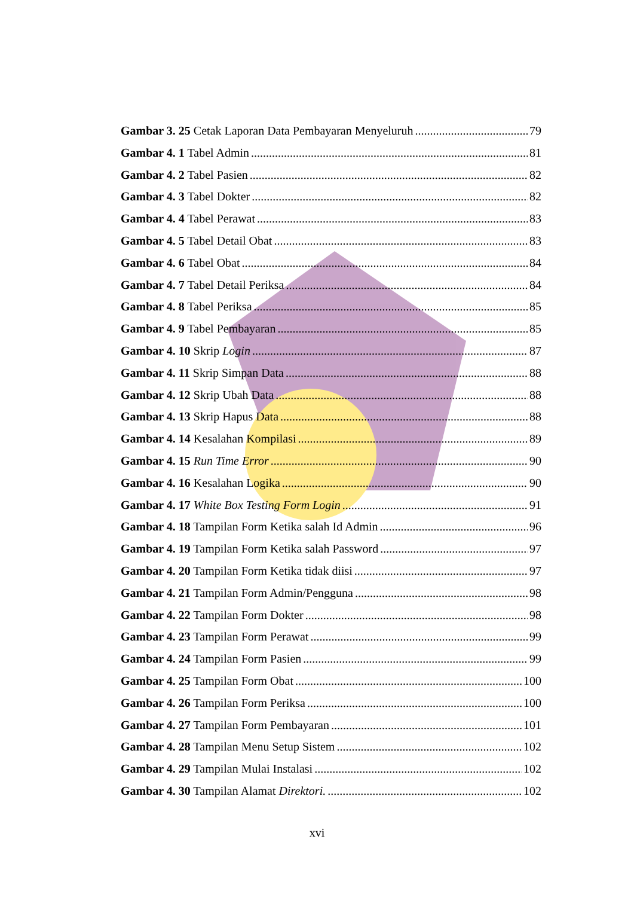Gambar 3. 25 Cetak Laporan Data Pembayaran Menyeluruh 79
Gambar 4. 1 Tabel Admin 81
Gambar 4. 2 Tabel Pasien 82
Gambar 4. 3 Tabel Dokter 82
Gambar 4. 4 Tabel Perawat 83
Gambar 4. 5 Tabel Detail Obat 83
Gambar 4. 6 Tabel Obat 84
Gambar 4. 7 Tabel Detail Periksa 84
Gambar 4. 8 Tabel Periksa 85
Gambar 4. 9 Tabel Pembayaran 85
Gambar 4. 10 Skrip Login 87
Gambar 4. 11 Skrip Simpan Data 88
Gambar 4. 12 Skrip Ubah Data 88
Gambar 4. 13 Skrip Hapus Data 88
Gambar 4. 14 Kesalahan Kompilasi 89
Gambar 4. 15 Run Time Error 90
Gambar 4. 16 Kesalahan Logika 90
Gambar 4. 17 White Box Testing Form Login 91
Gambar 4. 18 Tampilan Form Ketika salah Id Admin 96
Gambar 4. 19 Tampilan Form Ketika salah Password 97
Gambar 4. 20 Tampilan Form Ketika tidak diisi 97
Gambar 4. 21 Tampilan Form Admin/Pengguna 98
Gambar 4. 22 Tampilan Form Dokter 98
Gambar 4. 23 Tampilan Form Perawat 99
Gambar 4. 24 Tampilan Form Pasien 99
Gambar 4. 25 Tampilan Form Obat 100
Gambar 4. 26 Tampilan Form Periksa 100
Gambar 4. 27 Tampilan Form Pembayaran 101
Gambar 4. 28 Tampilan Menu Setup Sistem 102
Gambar 4. 29 Tampilan Mulai Instalasi 102
Gambar 4. 30 Tampilan Alamat Direktori. 102
xvi